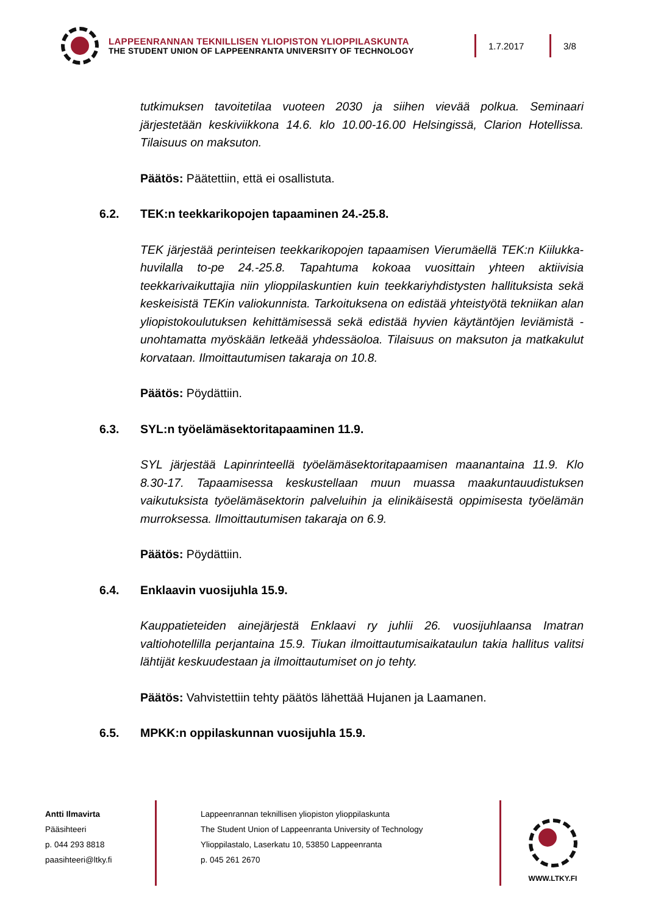LAPPEENRANNAN TEKNILLISEN YLIOPISTON YLIOPPILASKUNTA
THE STUDENT UNION OF LAPPEENRANTA UNIVERSITY OF TECHNOLOGY
1.7.2017 3/8
tutkimuksen tavoitetilaa vuoteen 2030 ja siihen vievää polkua. Seminaari järjestetään keskiviikkona 14.6. klo 10.00-16.00 Helsingissä, Clarion Hotellissa. Tilaisuus on maksuton.
Päätös: Päätettiin, että ei osallistuta.
6.2. TEK:n teekkarikopojen tapaaminen 24.-25.8.
TEK järjestää perinteisen teekkarikopojen tapaamisen Vierumäellä TEK:n Kiilukka-huvilalla to-pe 24.-25.8. Tapahtuma kokoaa vuosittain yhteen aktiivisia teekkarivaikuttajia niin ylioppilaskuntien kuin teekkariyhdistysten hallituksista sekä keskeisistä TEKin valiokunnista. Tarkoituksena on edistää yhteistyötä tekniikan alan yliopistokoulutuksen kehittämisessä sekä edistää hyvien käytäntöjen leviämistä - unohtamatta myöskään letkeää yhdessäoloa. Tilaisuus on maksuton ja matkakulut korvataan. Ilmoittautumisen takaraja on 10.8.
Päätös: Pöydättiin.
6.3. SYL:n työelämäsektoritapaaminen 11.9.
SYL järjestää Lapinrinteellä työelämäsektoritapaamisen maanantaina 11.9. Klo 8.30-17. Tapaamisessa keskustellaan muun muassa maakuntauudistuksen vaikutuksista työelämäsektorin palveluihin ja elinikäisestä oppimisesta työelämän murroksessa. Ilmoittautumisen takaraja on 6.9.
Päätös: Pöydättiin.
6.4. Enklaavin vuosijuhla 15.9.
Kauppatieteiden ainejärjestä Enklaavi ry juhlii 26. vuosijuhlaansa Imatran valtiohotellilla perjantaina 15.9. Tiukan ilmoittautumisaikataulun takia hallitus valitsi lähtijät keskuudestaan ja ilmoittautumiset on jo tehty.
Päätös: Vahvistettiin tehty päätös lähettää Hujanen ja Laamanen.
6.5. MPKK:n oppilaskunnan vuosijuhla 15.9.
Antti Ilmavirta
Pääsihteeri
p. 044 293 8818
paasihteeri@ltky.fi
Lappeenrannan teknillisen yliopiston ylioppilaskunta
The Student Union of Lappeenranta University of Technology
Ylioppilastalo, Laserkatu 10, 53850 Lappeenranta
p. 045 261 2670
WWW.LTKY.FI